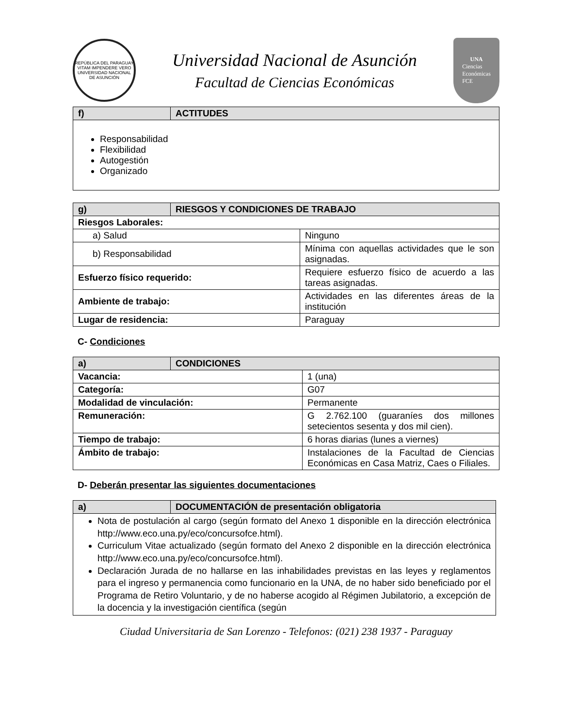REPÚBLICA DEL PARAGUAY
VITAM IMPENDERE VERO
UNIVERSIDAD NACIONAL DE ASUNCIÓN
Universidad Nacional de Asunción
Facultad de Ciencias Económicas
UNA
Ciencias
Económicas
FCE
| f) | ACTITUDES |
| --- | --- |
| Responsabilidad Flexibilidad Autogestión Organizado | |
| g) | RIESGOS Y CONDICIONES DE TRABAJO | |
| --- | --- | --- |
| Riesgos Laborales: | | |
| a) Salud | | Ninguno |
| b) Responsabilidad | | Mínima con aquellas actividades que le son asignadas. |
| Esfuerzo físico requerido: | | Requiere esfuerzo físico de acuerdo a las tareas asignadas. |
| Ambiente de trabajo: | | Actividades en las diferentes áreas de la institución |
| Lugar de residencia: | | Paraguay |
C- Condiciones
| a) | CONDICIONES | |
| --- | --- | --- |
| Vacancia: | | 1 (una) |
| Categoría: | | G07 |
| Modalidad de vinculación: | | Permanente |
| Remuneración: | | G 2.762.100 (guaraníes dos millones setecientos sesenta y dos mil cien). |
| Tiempo de trabajo: | | 6 horas diarias (lunes a viernes) |
| Ámbito de trabajo: | | Instalaciones de la Facultad de Ciencias Económicas en Casa Matriz, Caes o Filiales. |
D- Deberán presentar las siguientes documentaciones
| a) | DOCUMENTACIÓN de presentación obligatoria |
| --- | --- |
| Nota de postulación al cargo (según formato del Anexo 1 disponible en la dirección electrónica http://www.eco.una.py/eco/concursofce.html). Curriculum Vitae actualizado (según formato del Anexo 2 disponible en la dirección electrónica http://www.eco.una.py/eco/concursofce.html). Declaración Jurada de no hallarse en las inhabilidades previstas en las leyes y reglamentos para el ingreso y permanencia como funcionario en la UNA, de no haber sido beneficiado por el Programa de Retiro Voluntario, y de no haberse acogido al Régimen Jubilatorio, a excepción de la docencia y la investigación científica (según | |
Ciudad Universitaria de San Lorenzo - Telefonos: (021) 238 1937 - Paraguay